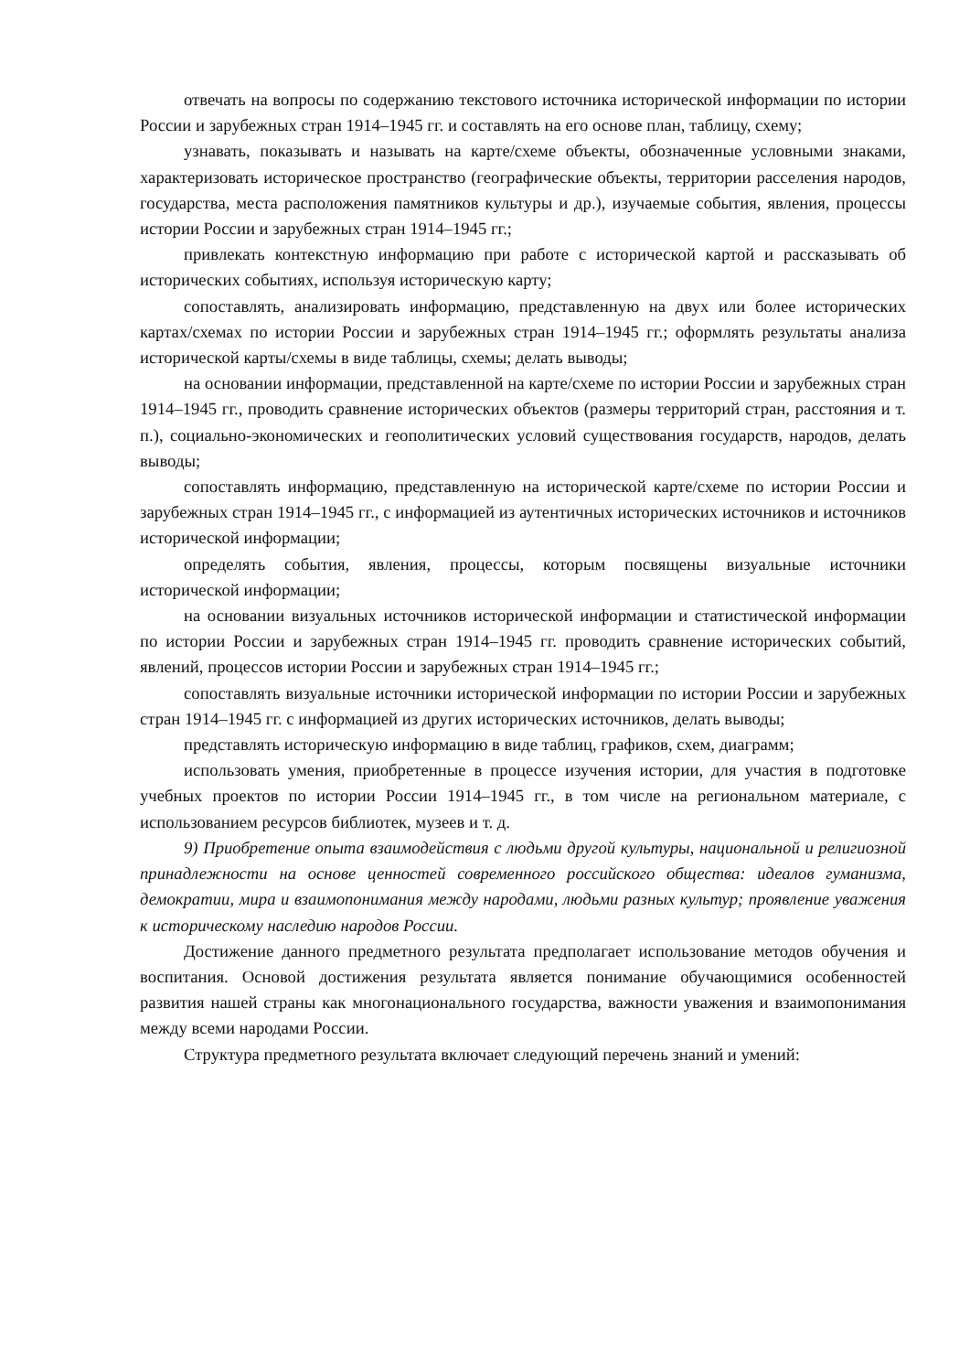отвечать на вопросы по содержанию текстового источника исторической информации по истории России и зарубежных стран 1914–1945 гг. и составлять на его основе план, таблицу, схему;
узнавать, показывать и называть на карте/схеме объекты, обозначенные условными знаками, характеризовать историческое пространство (географические объекты, территории расселения народов, государства, места расположения памятников культуры и др.), изучаемые события, явления, процессы истории России и зарубежных стран 1914–1945 гг.;
привлекать контекстную информацию при работе с исторической картой и рассказывать об исторических событиях, используя историческую карту;
сопоставлять, анализировать информацию, представленную на двух или более исторических картах/схемах по истории России и зарубежных стран 1914–1945 гг.; оформлять результаты анализа исторической карты/схемы в виде таблицы, схемы; делать выводы;
на основании информации, представленной на карте/схеме по истории России и зарубежных стран 1914–1945 гг., проводить сравнение исторических объектов (размеры территорий стран, расстояния и т. п.), социально-экономических и геополитических условий существования государств, народов, делать выводы;
сопоставлять информацию, представленную на исторической карте/схеме по истории России и зарубежных стран 1914–1945 гг., с информацией из аутентичных исторических источников и источников исторической информации;
определять события, явления, процессы, которым посвящены визуальные источники исторической информации;
на основании визуальных источников исторической информации и статистической информации по истории России и зарубежных стран 1914–1945 гг. проводить сравнение исторических событий, явлений, процессов истории России и зарубежных стран 1914–1945 гг.;
сопоставлять визуальные источники исторической информации по истории России и зарубежных стран 1914–1945 гг. с информацией из других исторических источников, делать выводы;
представлять историческую информацию в виде таблиц, графиков, схем, диаграмм;
использовать умения, приобретенные в процессе изучения истории, для участия в подготовке учебных проектов по истории России 1914–1945 гг., в том числе на региональном материале, с использованием ресурсов библиотек, музеев и т. д.
9) Приобретение опыта взаимодействия с людьми другой культуры, национальной и религиозной принадлежности на основе ценностей современного российского общества: идеалов гуманизма, демократии, мира и взаимопонимания между народами, людьми разных культур; проявление уважения к историческому наследию народов России.
Достижение данного предметного результата предполагает использование методов обучения и воспитания. Основой достижения результата является понимание обучающимися особенностей развития нашей страны как многонационального государства, важности уважения и взаимопонимания между всеми народами России.
Структура предметного результата включает следующий перечень знаний и умений: